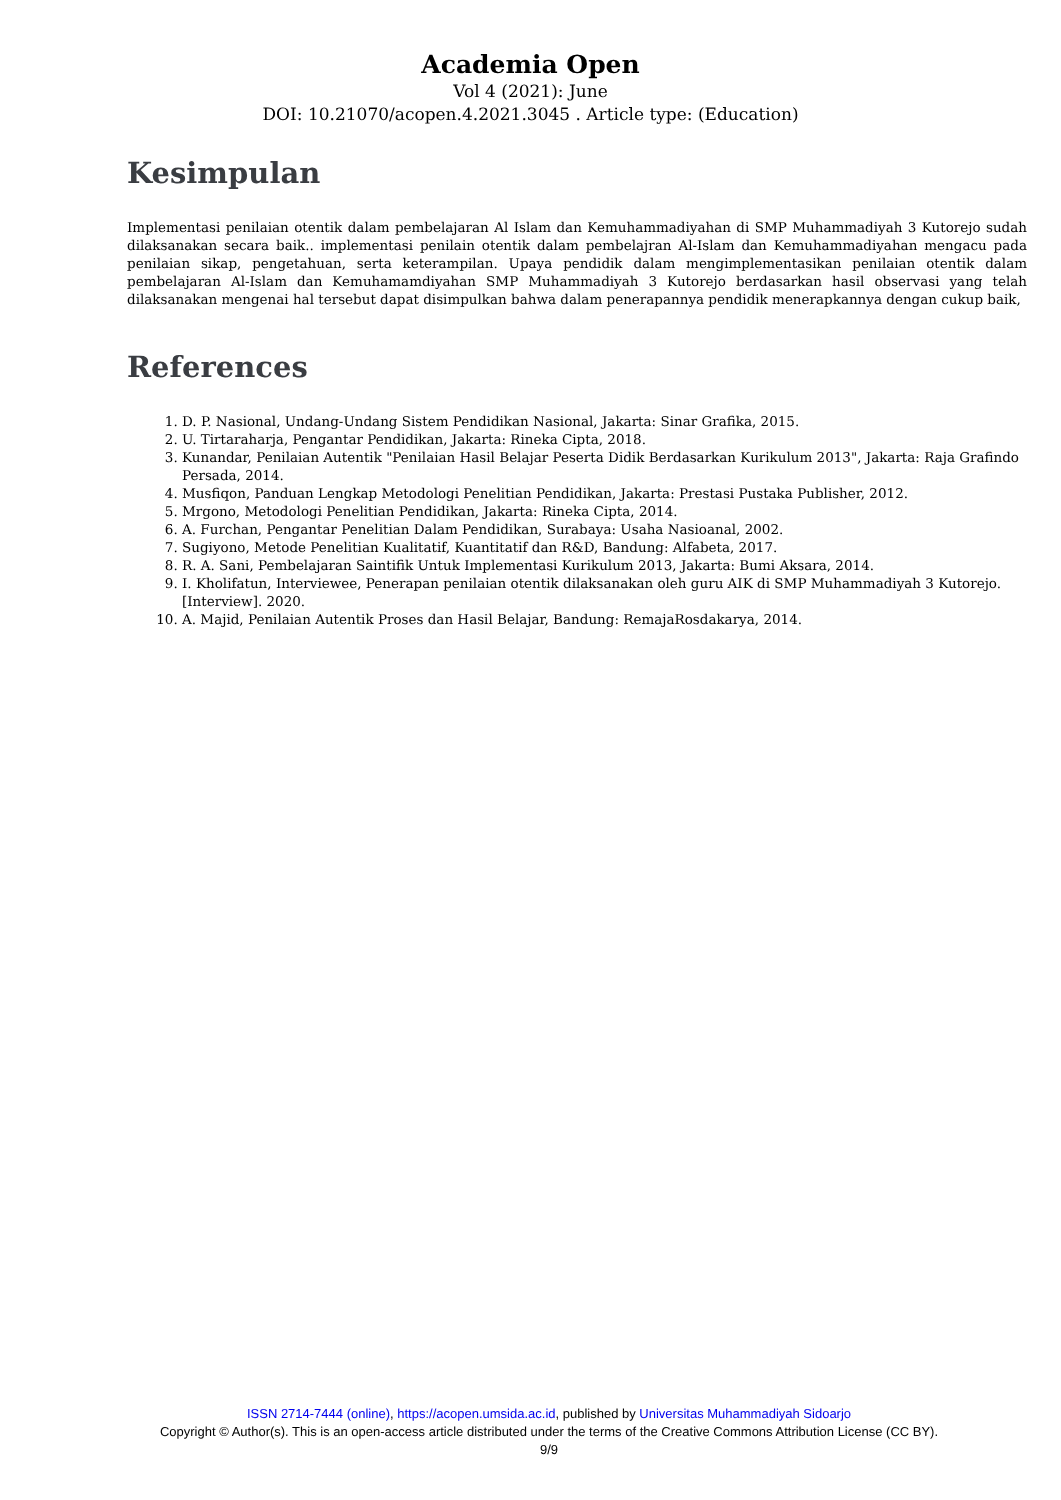Academia Open
Vol 4 (2021): June
DOI: 10.21070/acopen.4.2021.3045 . Article type: (Education)
Kesimpulan
Implementasi penilaian otentik dalam pembelajaran Al Islam dan Kemuhammadiyahan di SMP Muhammadiyah 3 Kutorejo sudah dilaksanakan secara baik.. implementasi penilain otentik dalam pembelajran Al-Islam dan Kemuhammadiyahan mengacu pada penilaian sikap, pengetahuan, serta keterampilan. Upaya pendidik dalam mengimplementasikan penilaian otentik dalam pembelajaran Al-Islam dan Kemuhamamdiyahan SMP Muhammadiyah 3 Kutorejo berdasarkan hasil observasi yang telah dilaksanakan mengenai hal tersebut dapat disimpulkan bahwa dalam penerapannya pendidik menerapkannya dengan cukup baik,
References
1. D. P. Nasional, Undang-Undang Sistem Pendidikan Nasional, Jakarta: Sinar Grafika, 2015.
2. U. Tirtaraharja, Pengantar Pendidikan, Jakarta: Rineka Cipta, 2018.
3. Kunandar, Penilaian Autentik "Penilaian Hasil Belajar Peserta Didik Berdasarkan Kurikulum 2013", Jakarta: Raja Grafindo Persada, 2014.
4. Musfiqon, Panduan Lengkap Metodologi Penelitian Pendidikan, Jakarta: Prestasi Pustaka Publisher, 2012.
5. Mrgono, Metodologi Penelitian Pendidikan, Jakarta: Rineka Cipta, 2014.
6. A. Furchan, Pengantar Penelitian Dalam Pendidikan, Surabaya: Usaha Nasioanal, 2002.
7. Sugiyono, Metode Penelitian Kualitatif, Kuantitatif dan R&D, Bandung: Alfabeta, 2017.
8. R. A. Sani, Pembelajaran Saintifik Untuk Implementasi Kurikulum 2013, Jakarta: Bumi Aksara, 2014.
9. I. Kholifatun, Interviewee, Penerapan penilaian otentik dilaksanakan oleh guru AIK di SMP Muhammadiyah 3 Kutorejo. [Interview]. 2020.
10. A. Majid, Penilaian Autentik Proses dan Hasil Belajar, Bandung: RemajaRosdakarya, 2014.
ISSN 2714-7444 (online), https://acopen.umsida.ac.id, published by Universitas Muhammadiyah Sidoarjo
Copyright © Author(s). This is an open-access article distributed under the terms of the Creative Commons Attribution License (CC BY).
9/9